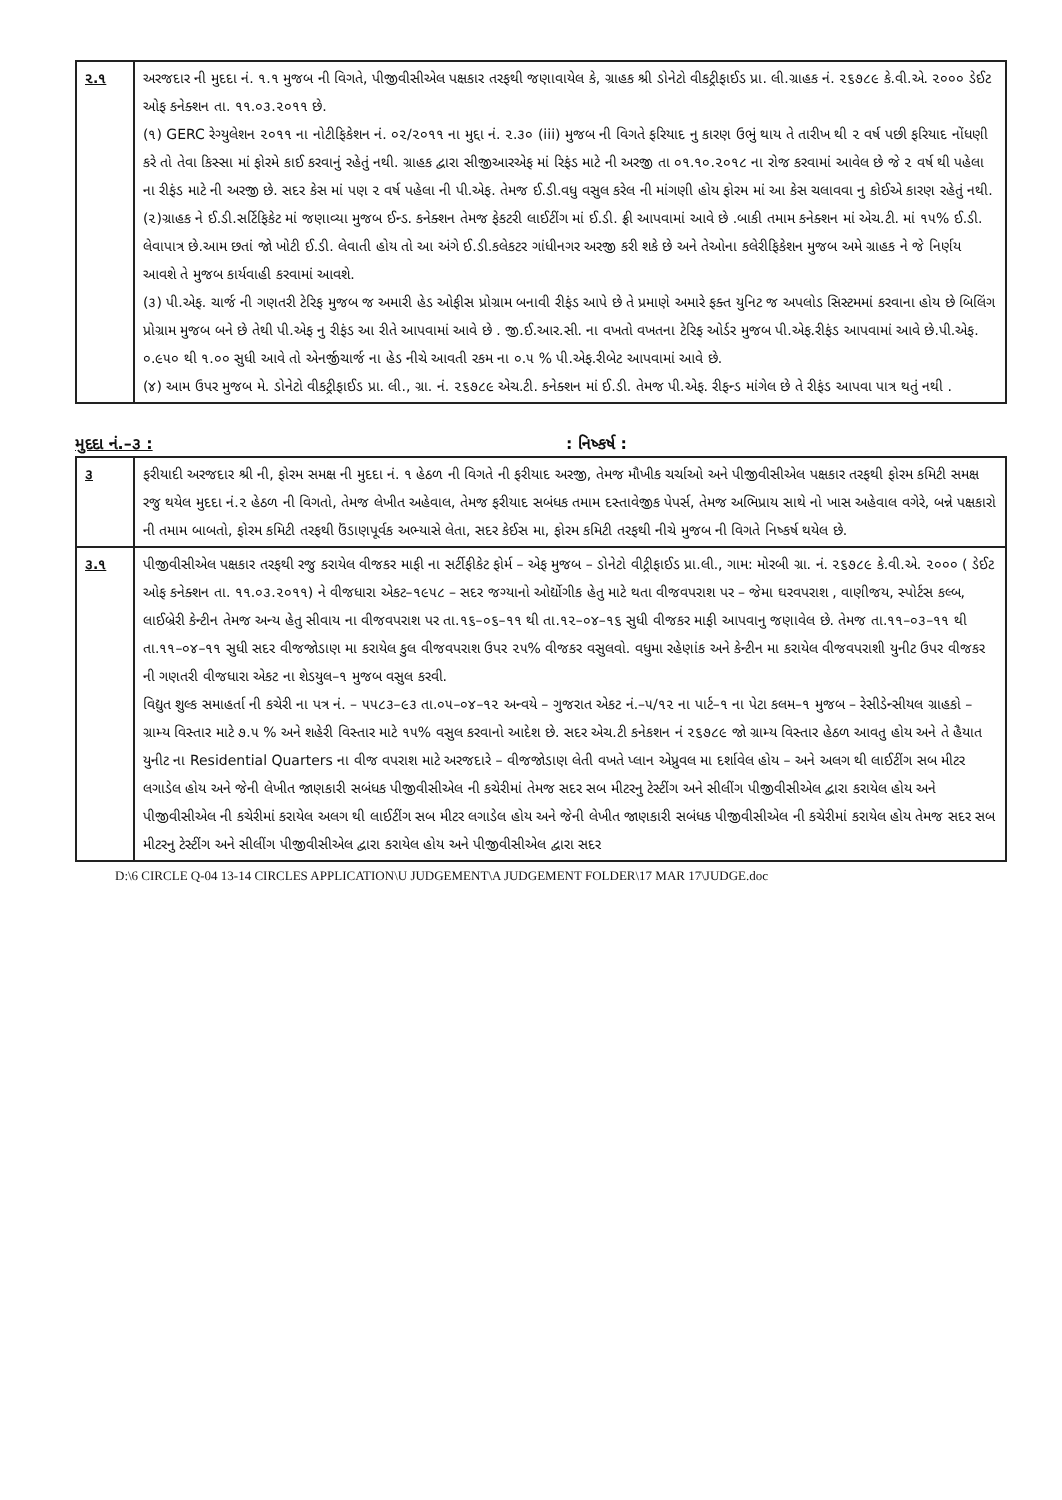| ૨.૧ | અરજદાર ની મુદદા નં. ૧.૧ મુજબ ની વિગતે, પીજીવીસીએલ પક્ષકાર તરફથી જણાવાયેલ કે, ગ્રાહક શ્રી ડોનેટો વીકટ્રીફાઈડ પ્રા. લી.ગ્રાહક નં. ૨૬૭૮૯ કે.વી.એ. ૨૦૦૦ ડેઈટ ઓફ કનેક્શન તા. ૧૧.૦૩.૨૦૧૧ છે. (૧) GERC રેગ્યુલેશન ૨૦૧૧ ના નોટીફિકેશન નં. ૦૨/૨૦૧૧ ના મુદ્દા નં. ૨.૩૦ (iii) મુજબ ની વિગતે ફરિયાદ નુ કારણ ઉભું થાય તે તારીખ થી ૨ વર્ષ પછી ફરિયાદ નોંધણી કરે તો તેવા કિસ્સા માં ફોરમે કાઈ કરવાનું રહેતું નથી. ગ્રાહક દ્વારા સીજીઆરએફ માં રિફંડ માટે ની અરજી તા ૦૧.૧૦.૨૦૧૮ ના રોજ કરવામાં આવેલ છે જે ૨ વર્ષ થી પહેલા ના રીફંડ માટે ની અરજી છે. સદર કેસ માં પણ ૨ વર્ષ પહેલા ની પી.એફ. તેમજ ઈ.ડી.વધુ વસુલ કરેલ ની માંગણી હોય ફોરમ માં આ કેસ ચલાવવા નુ કોઈએ કારણ રહેતું નથી. (૨)ગ્રાહક ને ઈ.ડી.સર્ટિફિકેટ માં જણાવ્યા મુજબ ઈન્ડ. કનેક્શન તેમજ ફેકટરી લાઈટીંગ માં ઈ.ડી. ફ્રી આપવામાં આવે છે .બાકી તમામ કનેક્શન માં એચ.ટી. માં ૧૫% ઈ.ડી. લેવાપાત્ર છે.આમ છતાં જો ખોટી ઈ.ડી. લેવાતી હોય તો આ અંગે ઈ.ડી.કલેકટર ગાંધીનગર અરજી કરી શકે છે અને તેઓના કલેરીફિકેશન મુજબ અમે ગ્રાહક ને જે નિર્ણય આવશે તે મુજબ કાર્યવાહી કરવામાં આવશે. (૩) પી.એફ. ચાર્જ ની ગણતરી ટેરિફ મુજબ જ અમારી હેડ ઓફીસ પ્રોગ્રામ બનાવી રીફંડ આપે છે તે પ્રમાણે અમારે ફક્ત યુનિટ જ અપલોડ સિસ્ટમમાં કરવાના હોય છે બિલિંગ પ્રોગ્રામ મુજબ બને છે તેથી પી.એફ નુ રીફંડ આ રીતે આપવામાં આવે છે . જી.ઈ.આર.સી. ના વખતો વખતના ટેરિફ ઓર્ડર મુજબ પી.એફ.રીફંડ આપવામાં આવે છે.પી.એફ. ૦.૯૫૦ થી ૧.૦૦ સુધી આવે તો એનર્જીચાર્જ ના હેડ નીચે આવતી રકમ ના ૦.૫ % પી.એફ.રીબેટ આપવામાં આવે છે. (૪) આમ ઉપર મુજબ મે. ડોનેટો વીકટ્રીફાઈડ પ્રા. લી., ગ્રા. નં. ૨૬૭૮૯ એચ.ટી. કનેક્શન માં ઈ.ડી. તેમજ પી.એફ. રીફન્ડ માંગેલ છે તે રીફંડ આપવા પાત્ર થતું નથી . |
મુદદા નં.–૩ :: નિષ્કર્ષ :
| ૩ | ફરીયાદી અરજદાર શ્રી ની, ફોરમ સમક્ષ ની મુદદા નં. ૧ હેઠળ ની વિગતે ની ફરીયાદ અરજી, તેમજ મૌખીક ચર્ચાઓ અને પીજીવીસીએલ પક્ષકાર તરફથી ફોરમ કમિટી સમક્ષ રજુ થયેલ મુદદા નં.૨ હેઠળ ની વિગતો, તેમજ લેખીત અહેવાલ, તેમજ ફરીયાદ સબંધક તમામ દસ્તાવેજીક પેપર્સ, તેમજ અભિપ્રાય સાથે નો ખાસ અહેવાલ વગેરે, બન્ને પક્ષકારો ની તમામ બાબતો, ફોરમ કમિટી તરફથી ઉંડાણપૂર્વક અભ્યાસે લેતા, સદર કેઈસ મા, ફોરમ કમિટી તરફથી નીચે મુજબ ની વિગતે નિષ્કર્ષ થયેલ છે. |
| ૩.૧ | પીજીવીસીએલ પક્ષકાર તરફથી રજુ કરાયેલ વીજકર માફી ના સર્ટીફીકેટ ફોર્મ – એફ મુજબ – ડોનેટો વીટ્રીફાઈડ પ્રા.લી., ગામ: મોરબી ગ્રા. નં. ૨૬૭૮૯ કે.વી.એ. ૨૦૦૦ ( ડેઈટ ઓફ કનેક્શન તા. ૧૧.૦૩.૨૦૧૧) ને વીજધારા એકટ–૧૯૫૮ – સદર જગ્યાનો ઓર્દ્યોગીક હેતુ માટે થતા વીજવપરાશ પર – જેમા ઘરવપરાશ , વાણીજય, સ્પોર્ટસ કલ્બ, લાઈબ્રેરી કેન્ટીન તેમજ અન્ય હેતુ સીવાય ના વીજવપરાશ પર તા.૧૬–૦૬–૧૧ થી તા.૧૨–૦૪–૧૬ સુધી વીજકર માફી આપવાનુ જણાવેલ છે. તેમજ તા.૧૧–૦૩–૧૧ થી તા.૧૧–૦૪–૧૧ સુધી સદર વીજજોડાણ મા કરાયેલ કુલ વીજવપરાશ ઉપર ૨૫% વીજકર વસુલવો. વધુમા રહેણાંક અને કેન્ટીન મા કરાયેલ વીજવપરાશી યુનીટ ઉપર વીજકર ની ગણતરી વીજધારા એકટ ના શેડયુલ–૧ મુજબ વસુલ કરવી. વિદ્યુત શુલ્ક સમાહર્તા ની કચેરી ના પત્ર નં. – ૫૫૮૩–૯૩ તા.૦૫–૦૪–૧૨ અન્વયે – ગુજરાત એકટ નં.–૫/૧૨ ના પાર્ટ–૧ ના પેટા કલમ–૧ મુજબ – રેસીડેન્સીયલ ગ્રાહકો – ગ્રામ્ય વિસ્તાર માટે ૭.૫ % અને શહેરી વિસ્તાર માટે ૧૫% વસુલ કરવાનો આદેશ છે. સદર એચ.ટી કનેકશન નં ૨૬૭૮૯ જો ગ્રામ્ય વિસ્તાર હેઠળ આવતુ હોય અને તે હૈયાત યુનીટ ના Residential Quarters ના વીજ વપરાશ માટે અરજદારે – વીજજોડાણ લેતી વખતે પ્લાન એપ્રુવલ મા દર્શાવેલ હોય – અને અલગ થી લાઈટીંગ સબ મીટર લગાડેલ હોય અને જેની લેખીત જાણકારી સબંધક પીજીવીસીએલ ની કચેરીમાં તેમજ સદર સબ મીટરનુ ટેસ્ટીંગ અને સીલીંગ પીજીવીસીએલ દ્વારા કરાયેલ હોય અને પીજીવીસીએલ ની કચેરીમાં કરાયેલ અલગ થી લાઈટીંગ સબ મીટર લગાડેલ હોય અને જેની લેખીત જાણકારી સબંધક પીજીવીસીએલ ની કચેરીમાં કરાયેલ હોય તેમજ સદર સબ મીટરનુ ટેસ્ટીંગ અને સીલીંગ પીજીવીસીએલ દ્વારા કરાયેલ હોય અને પીજીવીસીએલ દ્વારા સદર |
D:\6 CIRCLE Q-04 13-14 CIRCLES APPLICATION\U JUDGEMENT\A JUDGEMENT FOLDER\17 MAR 17\JUDGE.doc